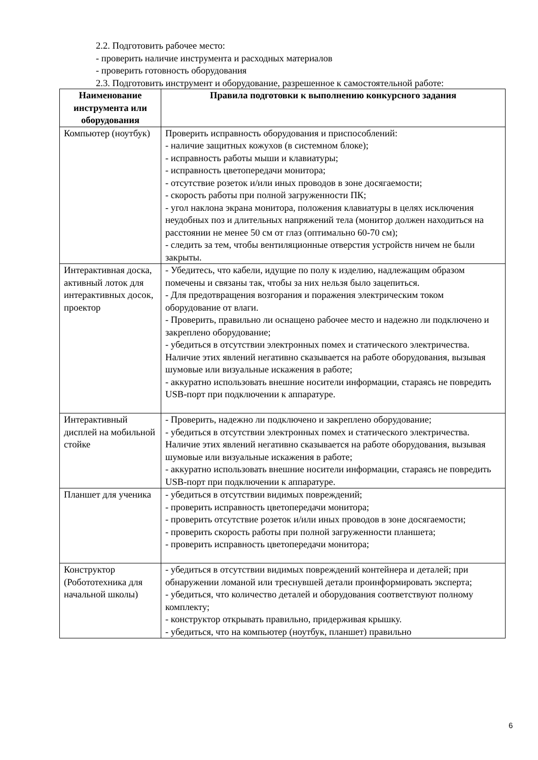2.2. Подготовить рабочее место:
- проверить наличие инструмента и расходных материалов
- проверить готовность оборудования
2.3. Подготовить инструмент и оборудование, разрешенное к самостоятельной работе:
| Наименование инструмента или оборудования | Правила подготовки к выполнению конкурсного задания |
| --- | --- |
| Компьютер (ноутбук) | Проверить исправность оборудования и приспособлений: - наличие защитных кожухов (в системном блоке); - исправность работы мыши и клавиатуры; - исправность цветопередачи монитора; - отсутствие розеток и/или иных проводов в зоне досягаемости; - скорость работы при полной загруженности ПК; - угол наклона экрана монитора, положения клавиатуры в целях исключения неудобных поз и длительных напряжений тела (монитор должен находиться на расстоянии не менее 50 см от глаз (оптимально 60-70 см); - следить за тем, чтобы вентиляционные отверстия устройств ничем не были закрыты. |
| Интерактивная доска, активный лоток для интерактивных досок, проектор | - Убедитесь, что кабели, идущие по полу к изделию, надлежащим образом помечены и связаны так, чтобы за них нельзя было зацепиться. - Для предотвращения возгорания и поражения электрическим током оборудование от влаги. - Проверить, правильно ли оснащено рабочее место и надежно ли подключено и закреплено оборудование; - убедиться в отсутствии электронных помех и статического электричества. Наличие этих явлений негативно сказывается на работе оборудования, вызывая шумовые или визуальные искажения в работе; - аккуратно использовать внешние носители информации, стараясь не повредить USB-порт при подключении к аппаратуре. |
| Интерактивный дисплей на мобильной стойке | - Проверить, надежно ли подключено и закреплено оборудование; - убедиться в отсутствии электронных помех и статического электричества. Наличие этих явлений негативно сказывается на работе оборудования, вызывая шумовые или визуальные искажения в работе; - аккуратно использовать внешние носители информации, стараясь не повредить USB-порт при подключении к аппаратуре. |
| Планшет для ученика | - убедиться в отсутствии видимых повреждений; - проверить исправность цветопередачи монитора; - проверить отсутствие розеток и/или иных проводов в зоне досягаемости; - проверить скорость работы при полной загруженности планшета; - проверить исправность цветопередачи монитора; |
| Конструктор (Робототехника для начальной школы) | - убедиться в отсутствии видимых повреждений контейнера и деталей; при обнаружении ломаной или треснувшей детали проинформировать эксперта; - убедиться, что количество деталей и оборудования соответствуют полному комплекту; - конструктор открывать правильно, придерживая крышку. - убедиться, что на компьютер (ноутбук, планшет) правильно |
6